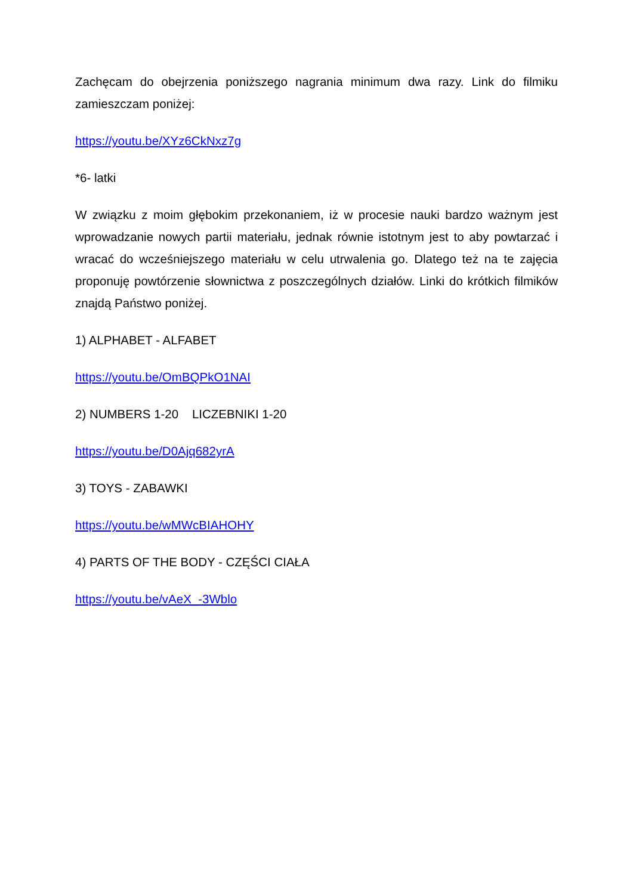Zachęcam do obejrzenia poniższego nagrania minimum dwa razy. Link do filmiku zamieszczam poniżej:
https://youtu.be/XYz6CkNxz7g
*6- latki
W związku z moim głębokim przekonaniem, iż w procesie nauki bardzo ważnym jest wprowadzanie nowych partii materiału, jednak równie istotnym jest to aby powtarzać i wracać do wcześniejszego materiału w celu utrwalenia go. Dlatego też na te zajęcia proponuję powtórzenie słownictwa z poszczególnych działów. Linki do krótkich filmików znajdą Państwo poniżej.
1) ALPHABET - ALFABET
https://youtu.be/OmBQPkO1NAI
2) NUMBERS 1-20 LICZEBNIKI 1-20
https://youtu.be/D0Ajq682yrA
3) TOYS - ZABAWKI
https://youtu.be/wMWcBIAHOHY
4) PARTS OF THE BODY - CZĘŚCI CIAŁA
https://youtu.be/vAeX_-3Wblo